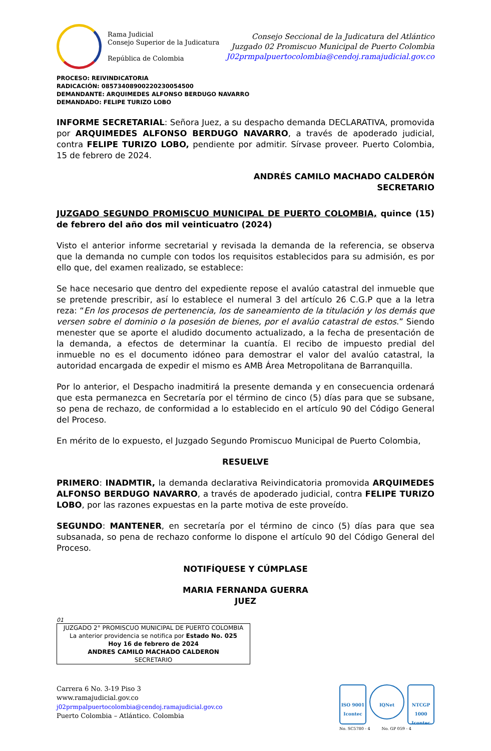Rama Judicial
Consejo Superior de la Judicatura
República de Colombia
Consejo Seccional de la Judicatura del Atlántico
Juzgado 02 Promiscuo Municipal de Puerto Colombia
J02prmpalpuertocolombia@cendoj.ramajudicial.gov.co
PROCESO: REIVINDICATORIA
RADICACIÓN: 08573408900220230054500
DEMANDANTE: ARQUIMEDES ALFONSO BERDUGO NAVARRO
DEMANDADO: FELIPE TURIZO LOBO
INFORME SECRETARIAL: Señora Juez, a su despacho demanda DECLARATIVA, promovida por ARQUIMEDES ALFONSO BERDUGO NAVARRO, a través de apoderado judicial, contra FELIPE TURIZO LOBO, pendiente por admitir. Sírvase proveer. Puerto Colombia, 15 de febrero de 2024.
ANDRÉS CAMILO MACHADO CALDERÓN
SECRETARIO
JUZGADO SEGUNDO PROMISCUO MUNICIPAL DE PUERTO COLOMBIA, quince (15) de febrero del año dos mil veinticuatro (2024)
Visto el anterior informe secretarial y revisada la demanda de la referencia, se observa que la demanda no cumple con todos los requisitos establecidos para su admisión, es por ello que, del examen realizado, se establece:
Se hace necesario que dentro del expediente repose el avalúo catastral del inmueble que se pretende prescribir, así lo establece el numeral 3 del artículo 26 C.G.P que a la letra reza: “En los procesos de pertenencia, los de saneamiento de la titulación y los demás que versen sobre el dominio o la posesión de bienes, por el avalúo catastral de estos.” Siendo menester que se aporte el aludido documento actualizado, a la fecha de presentación de la demanda, a efectos de determinar la cuantía. El recibo de impuesto predial del inmueble no es el documento idóneo para demostrar el valor del avalúo catastral, la autoridad encargada de expedir el mismo es AMB Área Metropolitana de Barranquilla.
Por lo anterior, el Despacho inadmitirá la presente demanda y en consecuencia ordenará que esta permanezca en Secretaría por el término de cinco (5) días para que se subsane, so pena de rechazo, de conformidad a lo establecido en el artículo 90 del Código General del Proceso.
En mérito de lo expuesto, el Juzgado Segundo Promiscuo Municipal de Puerto Colombia,
RESUELVE
PRIMERO: INADMTIR, la demanda declarativa Reivindicatoria promovida ARQUIMEDES ALFONSO BERDUGO NAVARRO, a través de apoderado judicial, contra FELIPE TURIZO LOBO, por las razones expuestas en la parte motiva de este proveído.
SEGUNDO: MANTENER, en secretaría por el término de cinco (5) días para que sea subsanada, so pena de rechazo conforme lo dispone el artículo 90 del Código General del Proceso.
NOTIFÍQUESE Y CÚMPLASE
MARIA FERNANDA GUERRA
JUEZ
01
JUZGADO 2° PROMISCUO MUNICIPAL DE PUERTO COLOMBIA
La anterior providencia se notifica por Estado No. 025
Hoy 16 de febrero de 2024
ANDRES CAMILO MACHADO CALDERON
SECRETARIO
Carrera 6 No. 3-19 Piso 3
www.ramajudicial.gov.co
j02prmpalpuertocolombia@cendoj.ramajudicial.gov.co
Puerto Colombia – Atlántico. Colombia
ISO 9001
Icontec
IQNet
NTCGP 1000
Icontec
No. SC5780 - 4 No. GP 059 - 4